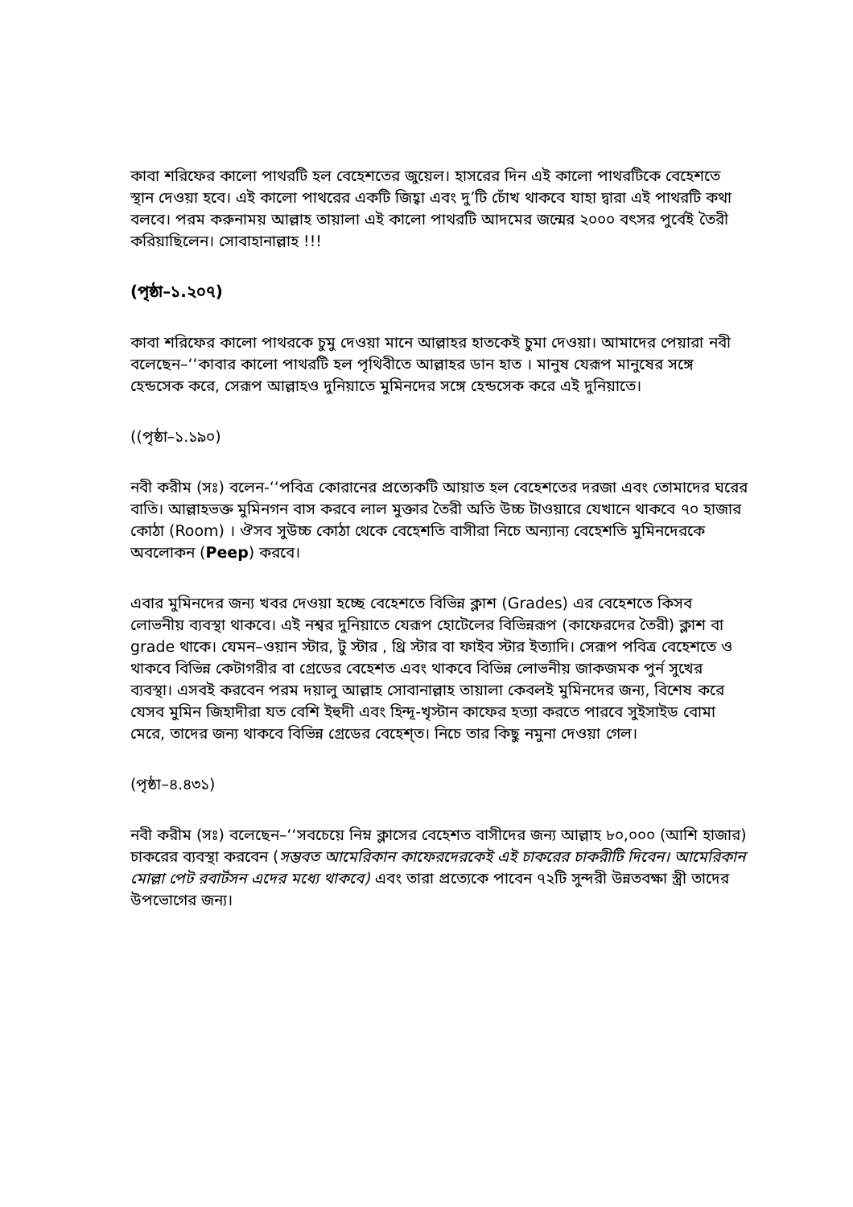কাবা শরিফের কালো পাথরটি হল বেহেশতের জুয়েল। হাসরের দিন এই কালো পাথরটিকে বেহেশতে স্থান দেওয়া হবে। এই কালো পাথরের একটি জিহ্বা এবং দু’টি চোঁখ থাকবে যাহা দ্বারা এই পাথরটি কথা বলবে। পরম করুনাময় আল্লাহ তায়ালা এই কালো পাথরটি আদমের জন্মের ২০০০ বৎসর পুর্বেই তৈরী করিয়াছিলেন। সোবাহানাল্লাহ !!!
(পৃষ্ঠা–১.২০৭)
কাবা শরিফের কালো পাথরকে চুমু দেওয়া মানে আল্লাহর হাতকেই চুমা দেওয়া। আমাদের পেয়ারা নবী বলেছেন–‘‘কাবার কালো পাথরটি হল পৃথিবীতে আল্লাহর ডান হাত । মানুষ যেরূপ মানুষের সঙ্গে হেন্ডসেক করে, সেরূপ আল্লাহও দুনিয়াতে মুমিনদের সঙ্গে হেন্ডসেক করে এই দুনিয়াতে।
((পৃষ্ঠা–১.১৯০)
নবী করীম (সঃ) বলেন-‘‘পবিত্র কোরানের প্রত্যেকটি আয়াত হল বেহেশতের দরজা এবং তোমাদের ঘরের বাতি। আল্লাহভক্ত মুমিনগন বাস করবে লাল মুক্তার তৈরী অতি উচ্চ টাওয়ারে যেখানে থাকবে ৭০ হাজার কোঠা (Room) । ঔসব সুউচ্চ কোঠা থেকে বেহেশতি বাসীরা নিচে অন্যান্য বেহেশতি মুমিনদেরকে অবলোকন (Peep) করবে।
এবার মুমিনদের জন্য খবর দেওয়া হচ্ছে বেহেশতে বিভিন্ন ক্লাশ (Grades) এর বেহেশতে কিসব লোভনীয় ব্যবস্থা থাকবে। এই নশ্বর দুনিয়াতে যেরূপ হোটেলের বিভিন্নরূপ (কাফেরদের তৈরী) ক্লাশ বা grade থাকে। যেমন–ওয়ান স্টার, টু স্টার , থ্রি স্টার বা ফাইব স্টার ইত্যাদি। সেরূপ পবিত্র বেহেশতে ও থাকবে বিভিন্ন কেটাগরীর বা গ্রেডের বেহেশত এবং থাকবে বিভিন্ন লোভনীয় জাকজমক পুর্ন সুখের ব্যবস্থা। এসবই করবেন পরম দয়ালু আল্লাহ সোবানাল্লাহ তায়ালা কেবলই মুমিনদের জন্য, বিশেষ করে যেসব মুমিন জিহাদীরা যত বেশি ইহুদী এবং হিন্দূ-খৃস্টান কাফের হত্যা করতে পারবে সুইসাইড বোমা মেরে, তাদের জন্য থাকবে বিভিন্ন গ্রেডের বেহেশ্‌ত। নিচে তার কিছু নমুনা দেওয়া গেল।
(পৃষ্ঠা–৪.৪৩১)
নবী করীম (সঃ) বলেছেন–‘‘সবচেয়ে নিম্ন ক্লাসের বেহেশত বাসীদের জন্য আল্লাহ ৮০,০০০ (আশি হাজার) চাকরের ব্যবস্থা করবেন (সম্ভবত আমেরিকান কাফেরদেরকেই এই চাকরের চাকরীটি দিবেন। আমেরিকান মোল্লা পেট রবার্টসন এদের মধ্যে থাকবে) এবং তারা প্রত্যেকে পাবেন ৭২টি সুন্দরী উন্নতবক্ষা স্ত্রী তাদের উপভোগের জন্য।